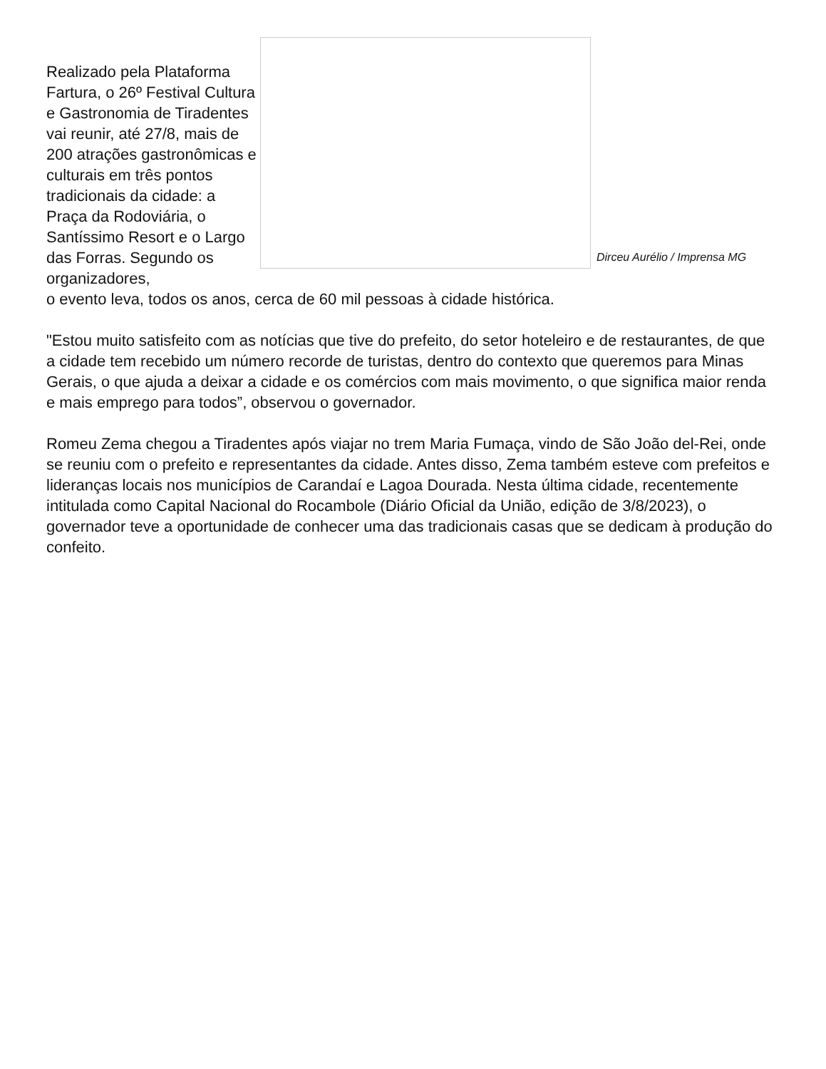Realizado pela Plataforma Fartura, o 26º Festival Cultura e Gastronomia de Tiradentes vai reunir, até 27/8, mais de 200 atrações gastronômicas e culturais em três pontos tradicionais da cidade: a Praça da Rodoviária, o Santíssimo Resort e o Largo das Forras. Segundo os organizadores,
Dirceu Aurélio / Imprensa MG
o evento leva, todos os anos, cerca de 60 mil pessoas à cidade histórica.
"Estou muito satisfeito com as notícias que tive do prefeito, do setor hoteleiro e de restaurantes, de que a cidade tem recebido um número recorde de turistas, dentro do contexto que queremos para Minas Gerais, o que ajuda a deixar a cidade e os comércios com mais movimento, o que significa maior renda e mais emprego para todos”, observou o governador.
Romeu Zema chegou a Tiradentes após viajar no trem Maria Fumaça, vindo de São João del-Rei, onde se reuniu com o prefeito e representantes da cidade. Antes disso, Zema também esteve com prefeitos e lideranças locais nos municípios de Carandaí e Lagoa Dourada. Nesta última cidade, recentemente intitulada como Capital Nacional do Rocambole (Diário Oficial da União, edição de 3/8/2023), o governador teve a oportunidade de conhecer uma das tradicionais casas que se dedicam à produção do confeito.